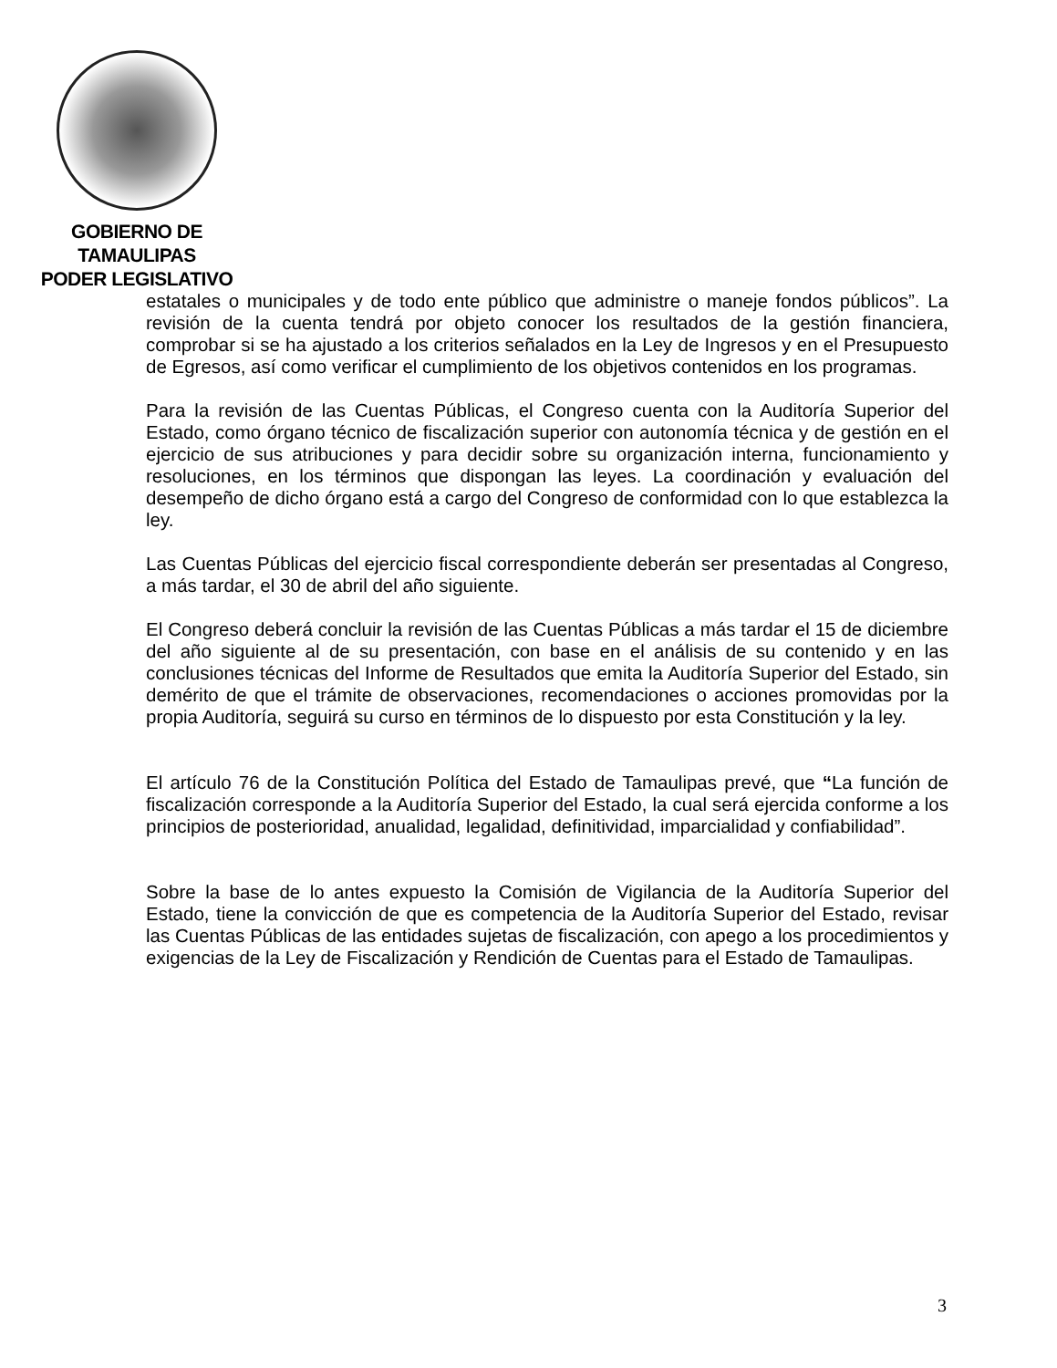GOBIERNO DE TAMAULIPAS
PODER LEGISLATIVO
estatales o municipales y de todo ente público que administre o maneje fondos públicos”. La revisión de la cuenta tendrá por objeto conocer los resultados de la gestión financiera, comprobar si se ha ajustado a los criterios señalados en la Ley de Ingresos y en el Presupuesto de Egresos, así como verificar el cumplimiento de los objetivos contenidos en los programas.
Para la revisión de las Cuentas Públicas, el Congreso cuenta con la Auditoría Superior del Estado, como órgano técnico de fiscalización superior con autonomía técnica y de gestión en el ejercicio de sus atribuciones y para decidir sobre su organización interna, funcionamiento y resoluciones, en los términos que dispongan las leyes. La coordinación y evaluación del desempeño de dicho órgano está a cargo del Congreso de conformidad con lo que establezca la ley.
Las Cuentas Públicas del ejercicio fiscal correspondiente deberán ser presentadas al Congreso, a más tardar, el 30 de abril del año siguiente.
El Congreso deberá concluir la revisión de las Cuentas Públicas a más tardar el 15 de diciembre del año siguiente al de su presentación, con base en el análisis de su contenido y en las conclusiones técnicas del Informe de Resultados que emita la Auditoría Superior del Estado, sin demérito de que el trámite de observaciones, recomendaciones o acciones promovidas por la propia Auditoría, seguirá su curso en términos de lo dispuesto por esta Constitución y la ley.
El artículo 76 de la Constitución Política del Estado de Tamaulipas prevé, que “La función de fiscalización corresponde a la Auditoría Superior del Estado, la cual será ejercida conforme a los principios de posterioridad, anualidad, legalidad, definitividad, imparcialidad y confiabilidad”.
Sobre la base de lo antes expuesto la Comisión de Vigilancia de la Auditoría Superior del Estado, tiene la convicción de que es competencia de la Auditoría Superior del Estado, revisar las Cuentas Públicas de las entidades sujetas de fiscalización, con apego a los procedimientos y exigencias de la Ley de Fiscalización y Rendición de Cuentas para el Estado de Tamaulipas.
3